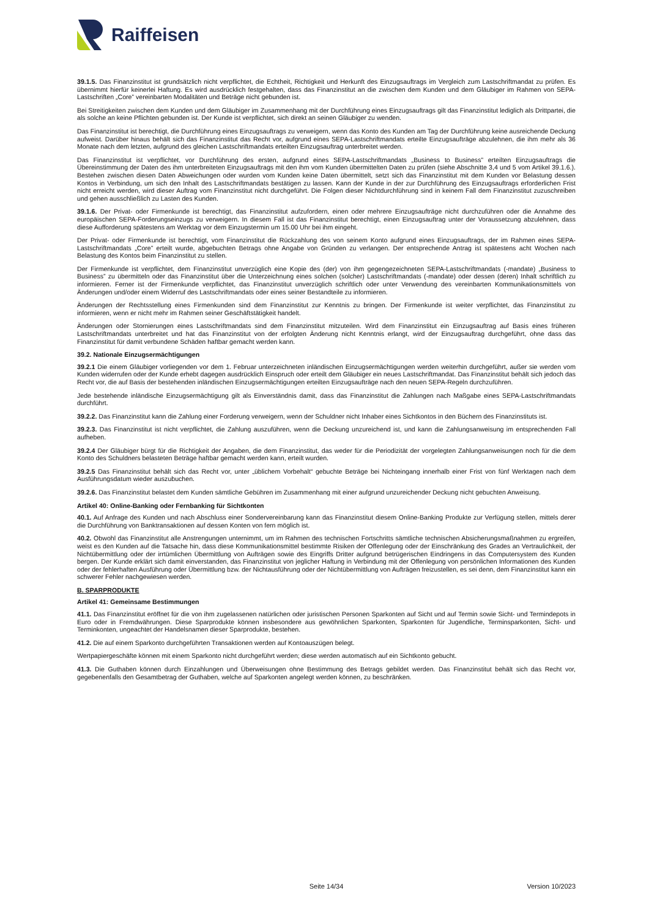Raiffeisen
39.1.5. Das Finanzinstitut ist grundsätzlich nicht verpflichtet, die Echtheit, Richtigkeit und Herkunft des Einzugsauftrags im Vergleich zum Lastschriftmandat zu prüfen. Es übernimmt hierfür keinerlei Haftung. Es wird ausdrücklich festgehalten, dass das Finanzinstitut an die zwischen dem Kunden und dem Gläubiger im Rahmen von SEPA-Lastschriften „Core” vereinbarten Modalitäten und Beträge nicht gebunden ist.
Bei Streitigkeiten zwischen dem Kunden und dem Gläubiger im Zusammenhang mit der Durchführung eines Einzugsauftrags gilt das Finanzinstitut lediglich als Drittpartei, die als solche an keine Pflichten gebunden ist. Der Kunde ist verpflichtet, sich direkt an seinen Gläubiger zu wenden.
Das Finanzinstitut ist berechtigt, die Durchführung eines Einzugsauftrags zu verweigern, wenn das Konto des Kunden am Tag der Durchführung keine ausreichende Deckung aufweist. Darüber hinaus behält sich das Finanzinstitut das Recht vor, aufgrund eines SEPA-Lastschriftmandats erteilte Einzugsaufträge abzulehnen, die ihm mehr als 36 Monate nach dem letzten, aufgrund des gleichen Lastschriftmandats erteilten Einzugsauftrag unterbreitet werden.
Das Finanzinstitut ist verpflichtet, vor Durchführung des ersten, aufgrund eines SEPA-Lastschriftmandats „Business to Business” erteilten Einzugsauftrags die Übereinstimmung der Daten des ihm unterbreiteten Einzugsauftrags mit den ihm vom Kunden übermittelten Daten zu prüfen (siehe Abschnitte 3,4 und 5 vom Artikel 39.1.6.). Bestehen zwischen diesen Daten Abweichungen oder wurden vom Kunden keine Daten übermittelt, setzt sich das Finanzinstitut mit dem Kunden vor Belastung dessen Kontos in Verbindung, um sich den Inhalt des Lastschriftmandats bestätigen zu lassen. Kann der Kunde in der zur Durchführung des Einzugsauftrags erforderlichen Frist nicht erreicht werden, wird dieser Auftrag vom Finanzinstitut nicht durchgeführt. Die Folgen dieser Nichtdurchführung sind in keinem Fall dem Finanzinstitut zuzuschreiben und gehen ausschließlich zu Lasten des Kunden.
39.1.6. Der Privat- oder Firmenkunde ist berechtigt, das Finanzinstitut aufzufordern, einen oder mehrere Einzugsaufträge nicht durchzuführen oder die Annahme des europäischen SEPA-Forderungseinzugs zu verweigern. In diesem Fall ist das Finanzinstitut berechtigt, einen Einzugsauftrag unter der Voraussetzung abzulehnen, dass diese Aufforderung spätestens am Werktag vor dem Einzugstermin um 15.00 Uhr bei ihm eingeht.
Der Privat- oder Firmenkunde ist berechtigt, vom Finanzinstitut die Rückzahlung des von seinem Konto aufgrund eines Einzugsauftrags, der im Rahmen eines SEPA-Lastschriftmandats „Core” erteilt wurde, abgebuchten Betrags ohne Angabe von Gründen zu verlangen. Der entsprechende Antrag ist spätestens acht Wochen nach Belastung des Kontos beim Finanzinstitut zu stellen.
Der Firmenkunde ist verpflichtet, dem Finanzinstitut unverzüglich eine Kopie des (der) von ihm gegengezeichneten SEPA-Lastschriftmandats (-mandate) „Business to Business” zu übermitteln oder das Finanzinstitut über die Unterzeichnung eines solchen (solcher) Lastschriftmandats (-mandate) oder dessen (deren) Inhalt schriftlich zu informieren. Ferner ist der Firmenkunde verpflichtet, das Finanzinstitut unverzüglich schriftlich oder unter Verwendung des vereinbarten Kommunikationsmittels von Änderungen und/oder einem Widerruf des Lastschriftmandats oder eines seiner Bestandteile zu informieren.
Änderungen der Rechtsstellung eines Firmenkunden sind dem Finanzinstitut zur Kenntnis zu bringen. Der Firmenkunde ist weiter verpflichtet, das Finanzinstitut zu informieren, wenn er nicht mehr im Rahmen seiner Geschäftstätigkeit handelt.
Änderungen oder Stornierungen eines Lastschriftmandats sind dem Finanzinstitut mitzuteilen. Wird dem Finanzinstitut ein Einzugsauftrag auf Basis eines früheren Lastschriftmandats unterbreitet und hat das Finanzinstitut von der erfolgten Änderung nicht Kenntnis erlangt, wird der Einzugsauftrag durchgeführt, ohne dass das Finanzinstitut für damit verbundene Schäden haftbar gemacht werden kann.
39.2. Nationale Einzugsermächtigungen
39.2.1 Die einem Gläubiger vorliegenden vor dem 1. Februar unterzeichneten inländischen Einzugsermächtigungen werden weiterhin durchgeführt, außer sie werden vom Kunden widerrufen oder der Kunde erhebt dagegen ausdrücklich Einspruch oder erteilt dem Gläubiger ein neues Lastschriftmandat. Das Finanzinstitut behält sich jedoch das Recht vor, die auf Basis der bestehenden inländischen Einzugsermächtigungen erteilten Einzugsaufträge nach den neuen SEPA-Regeln durchzuführen.
Jede bestehende inländische Einzugsermächtigung gilt als Einverständnis damit, dass das Finanzinstitut die Zahlungen nach Maßgabe eines SEPA-Lastschriftmandats durchführt.
39.2.2. Das Finanzinstitut kann die Zahlung einer Forderung verweigern, wenn der Schuldner nicht Inhaber eines Sichtkontos in den Büchern des Finanzinstituts ist.
39.2.3. Das Finanzinstitut ist nicht verpflichtet, die Zahlung auszuführen, wenn die Deckung unzureichend ist, und kann die Zahlungsanweisung im entsprechenden Fall aufheben.
39.2.4 Der Gläubiger bürgt für die Richtigkeit der Angaben, die dem Finanzinstitut, das weder für die Periodizität der vorgelegten Zahlungsanweisungen noch für die dem Konto des Schuldners belasteten Beträge haftbar gemacht werden kann, erteilt wurden.
39.2.5 Das Finanzinstitut behält sich das Recht vor, unter „üblichem Vorbehalt“ gebuchte Beträge bei Nichteingang innerhalb einer Frist von fünf Werktagen nach dem Ausführungsdatum wieder auszubuchen.
39.2.6. Das Finanzinstitut belastet dem Kunden sämtliche Gebühren im Zusammenhang mit einer aufgrund unzureichender Deckung nicht gebuchten Anweisung.
Artikel 40: Online-Banking oder Fernbanking für Sichtkonten
40.1. Auf Anfrage des Kunden und nach Abschluss einer Sondervereinbarung kann das Finanzinstitut diesem Online-Banking Produkte zur Verfügung stellen, mittels derer die Durchführung von Banktransaktionen auf dessen Konten von fern möglich ist.
40.2. Obwohl das Finanzinstitut alle Anstrengungen unternimmt, um im Rahmen des technischen Fortschritts sämtliche technischen Absicherungsmaßnahmen zu ergreifen, weist es den Kunden auf die Tatsache hin, dass diese Kommunikationsmittel bestimmte Risiken der Offenlegung oder der Einschränkung des Grades an Vertraulichkeit, der Nichtübermittlung oder der irrtümlichen Übermittlung von Aufträgen sowie des Eingriffs Dritter aufgrund betrügerischen Eindringens in das Computersystem des Kunden bergen. Der Kunde erklärt sich damit einverstanden, das Finanzinstitut von jeglicher Haftung in Verbindung mit der Offenlegung von persönlichen Informationen des Kunden oder der fehlerhaften Ausführung oder Übermittlung bzw. der Nichtausführung oder der Nichtübermittlung von Aufträgen freizustellen, es sei denn, dem Finanzinstitut kann ein schwerer Fehler nachgewiesen werden.
B. SPARPRODUKTE
Artikel 41: Gemeinsame Bestimmungen
41.1. Das Finanzinstitut eröffnet für die von ihm zugelassenen natürlichen oder juristischen Personen Sparkonten auf Sicht und auf Termin sowie Sicht- und Termindepots in Euro oder in Fremdwährungen. Diese Sparprodukte können insbesondere aus gewöhnlichen Sparkonten, Sparkonten für Jugendliche, Terminsparkonten, Sicht- und Terminkonten, ungeachtet der Handelsnamen dieser Sparprodukte, bestehen.
41.2. Die auf einem Sparkonto durchgeführten Transaktionen werden auf Kontoauszügen belegt.
Wertpapiergeschäfte können mit einem Sparkonto nicht durchgeführt werden; diese werden automatisch auf ein Sichtkonto gebucht.
41.3. Die Guthaben können durch Einzahlungen und Überweisungen ohne Bestimmung des Betrags gebildet werden. Das Finanzinstitut behält sich das Recht vor, gegebenenfalls den Gesamtbetrag der Guthaben, welche auf Sparkonten angelegt werden können, zu beschränken.
Seite 14/34 Version 10/2023